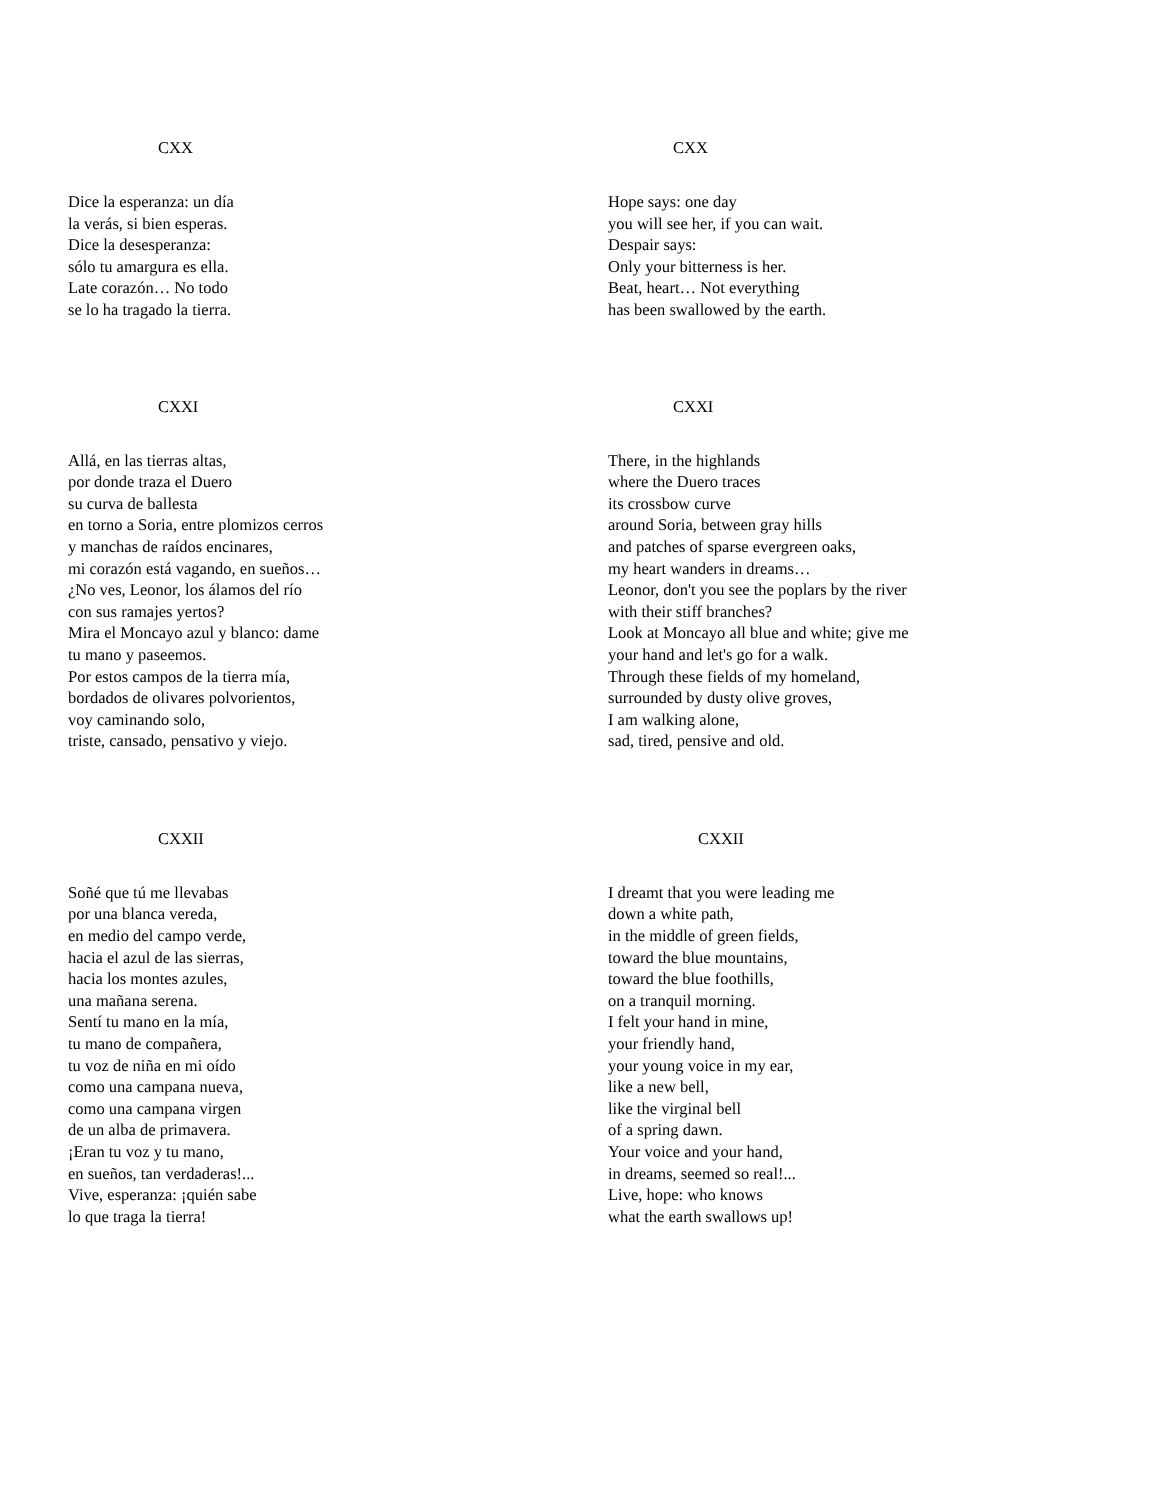CXX
Dice la esperanza: un día
la verás, si bien esperas.
Dice la desesperanza:
sólo tu amargura es ella.
Late corazón… No todo
se lo ha tragado la tierra.
CXXI
Allá, en las tierras altas,
por donde traza el Duero
su curva de ballesta
en torno a Soria, entre plomizos cerros
y manchas de raídos encinares,
mi corazón está vagando, en sueños…
¿No ves, Leonor, los álamos del río
con sus ramajes yertos?
Mira el Moncayo azul y blanco: dame
tu mano y paseemos.
Por estos campos de la tierra mía,
bordados de olivares polvorientos,
voy caminando solo,
triste, cansado, pensativo y viejo.
CXXII
Soñé que tú me llevabas
por una blanca vereda,
en medio del campo verde,
hacia el azul de las sierras,
hacia los montes azules,
una mañana serena.
Sentí tu mano en la mía,
tu mano de compañera,
tu voz de niña en mi oído
como una campana nueva,
como una campana virgen
de un alba de primavera.
¡Eran tu voz y tu mano,
en sueños, tan verdaderas!...
Vive, esperanza: ¡quién sabe
lo que traga la tierra!
CXX
Hope says: one day
you will see her, if you can wait.
Despair says:
Only your bitterness is her.
Beat, heart… Not everything
has been swallowed by the earth.
CXXI
There, in the highlands
where the Duero traces
its crossbow curve
around Soria, between gray hills
and patches of sparse evergreen oaks,
my heart wanders in dreams…
Leonor, don't you see the poplars by the river
with their stiff branches?
Look at Moncayo all blue and white; give me
your hand and let's go for a walk.
Through these fields of my homeland,
surrounded by dusty olive groves,
I am walking alone,
sad, tired, pensive and old.
CXXII
I dreamt that you were leading me
down a white path,
in the middle of green fields,
toward the blue mountains,
toward the blue foothills,
on a tranquil morning.
I felt your hand in mine,
your friendly hand,
your young voice in my ear,
like a new bell,
like the virginal bell
of a spring dawn.
Your voice and your hand,
in dreams, seemed so real!...
Live, hope: who knows
what the earth swallows up!